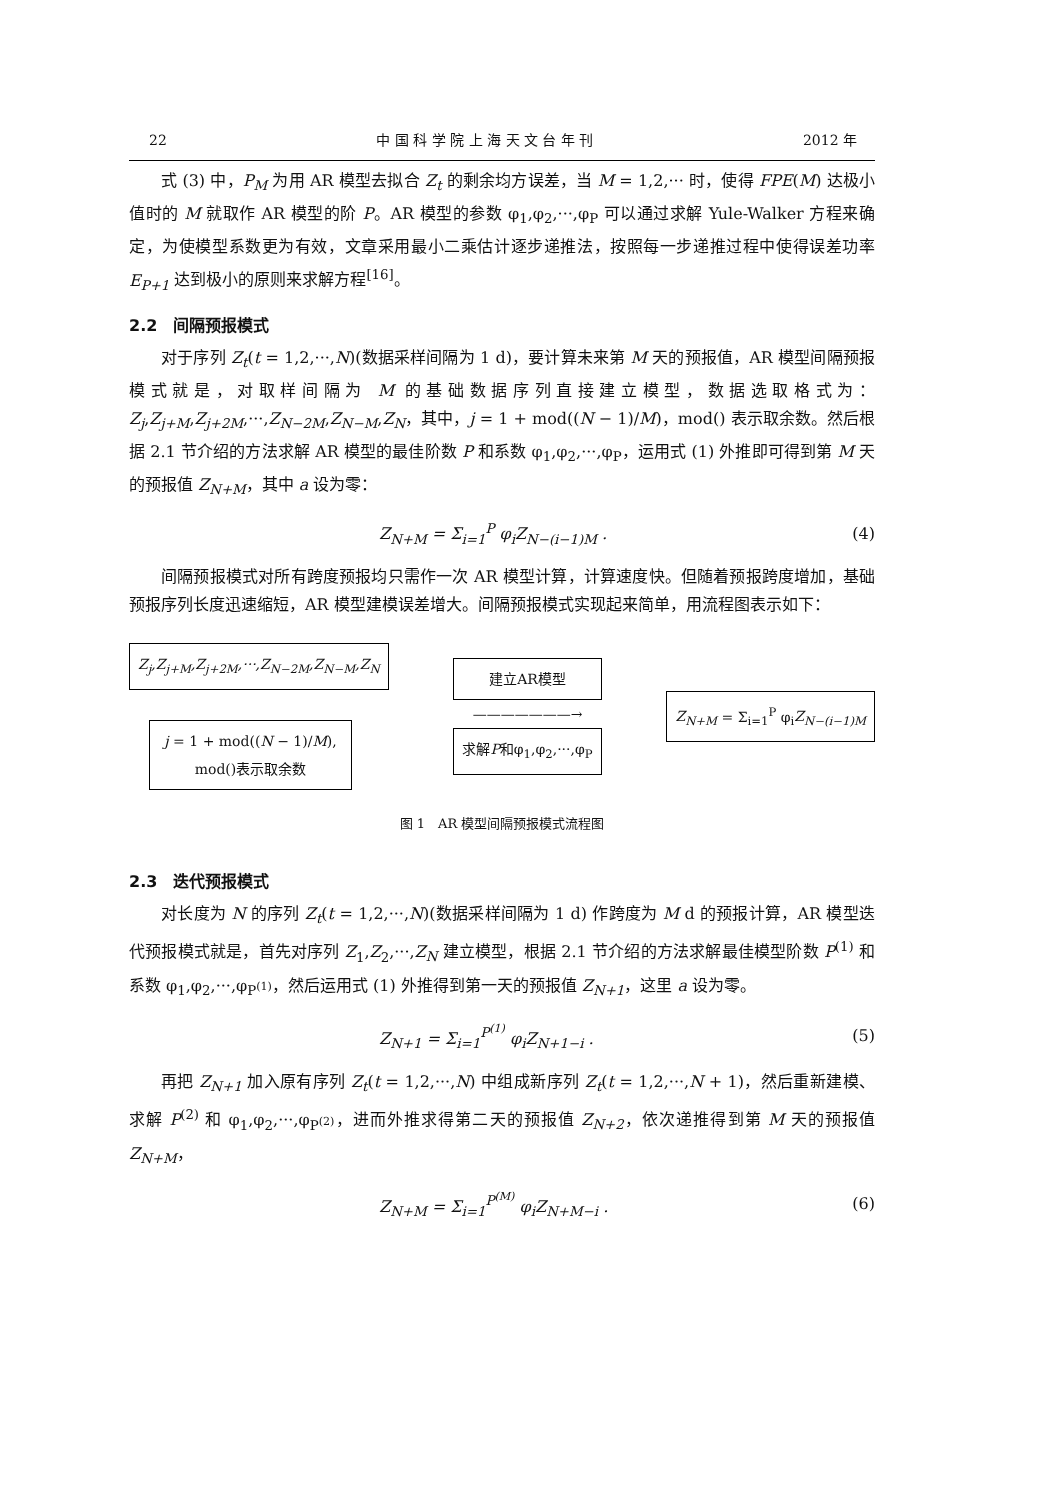22 中 国 科 学 院 上 海 天 文 台 年 刊 2012 年
式 (3) 中，P<sub>M</sub> 为用 AR 模型去拟合 Z<sub>t</sub> 的剩余均方误差，当 M = 1,2,··· 时，使得 FPE(M) 达极小值时的 M 就取作 AR 模型的阶 P。AR 模型的参数 φ<sub>1</sub>,φ<sub>2</sub>,···,φ<sub>P</sub> 可以通过求解 Yule-Walker 方程来确定，为使模型系数更为有效，文章采用最小二乘估计逐步递推法，按照每一步递推过程中使得误差功率 E<sub>P+1</sub> 达到极小的原则来求解方程<sup>[16]</sup>。
2.2　间隔预报模式
对于序列 Z<sub>t</sub>(t = 1,2,···,N)(数据采样间隔为 1 d)，要计算未来第 M 天的预报值，AR 模型间隔预报模式就是，对取样间隔为 M 的基础数据序列直接建立模型，数据选取格式为：Z<sub>j</sub>,Z<sub>j+M</sub>,Z<sub>j+2M</sub>,···,Z<sub>N−2M</sub>,Z<sub>N−M</sub>,Z<sub>N</sub>，其中，j = 1 + mod((N − 1)/M)，mod() 表示取余数。然后根据 2.1 节介绍的方法求解 AR 模型的最佳阶数 P 和系数 φ<sub>1</sub>,φ<sub>2</sub>,···,φ<sub>P</sub>，运用式 (1) 外推即可得到第 M 天的预报值 Z<sub>N+M</sub>，其中 a 设为零：
Z<sub>N+M</sub> = Σ<sub>i=1</sub><sup>P</sup> φ<sub>i</sub>Z<sub>N−(i−1)M</sub> . (4)
间隔预报模式对所有跨度预报均只需作一次 AR 模型计算，计算速度快。但随着预报跨度增加，基础预报序列长度迅速缩短，AR 模型建模误差增大。间隔预报模式实现起来简单，用流程图表示如下：
Z<sub>j</sub>,Z<sub>j+M</sub>,Z<sub>j+2M</sub>,···,Z<sub>N−2M</sub>,Z<sub>N−M</sub>,Z<sub>N</sub>
j = 1 + mod((N − 1)/M),
mod()表示取余数
建立AR模型
———————→
求解P和φ<sub>1</sub>,φ<sub>2</sub>,···,φ<sub>P</sub>
Z<sub>N+M</sub> = Σ<sub>i=1</sub><sup>P</sup> φ<sub>i</sub>Z<sub>N−(i−1)M</sub>
图 1　AR 模型间隔预报模式流程图
2.3　迭代预报模式
对长度为 N 的序列 Z<sub>t</sub>(t = 1,2,···,N)(数据采样间隔为 1 d) 作跨度为 M d 的预报计算，AR 模型迭代预报模式就是，首先对序列 Z<sub>1</sub>,Z<sub>2</sub>,···,Z<sub>N</sub> 建立模型，根据 2.1 节介绍的方法求解最佳模型阶数 P<sup>(1)</sup> 和系数 φ<sub>1</sub>,φ<sub>2</sub>,···,φ<sub>P<sup>(1)</sup></sub>，然后运用式 (1) 外推得到第一天的预报值 Z<sub>N+1</sub>，这里 a 设为零。
Z<sub>N+1</sub> = Σ<sub>i=1</sub><sup>P<sup>(1)</sup></sup> φ<sub>i</sub>Z<sub>N+1−i</sub> . (5)
再把 Z<sub>N+1</sub> 加入原有序列 Z<sub>t</sub>(t = 1,2,···,N) 中组成新序列 Z<sub>t</sub>(t = 1,2,···,N + 1)，然后重新建模、求解 P<sup>(2)</sup> 和 φ<sub>1</sub>,φ<sub>2</sub>,···,φ<sub>P<sup>(2)</sup></sub>，进而外推求得第二天的预报值 Z<sub>N+2</sub>，依次递推得到第 M 天的预报值 Z<sub>N+M</sub>，
Z<sub>N+M</sub> = Σ<sub>i=1</sub><sup>P<sup>(M)</sup></sup> φ<sub>i</sub>Z<sub>N+M−i</sub> . (6)